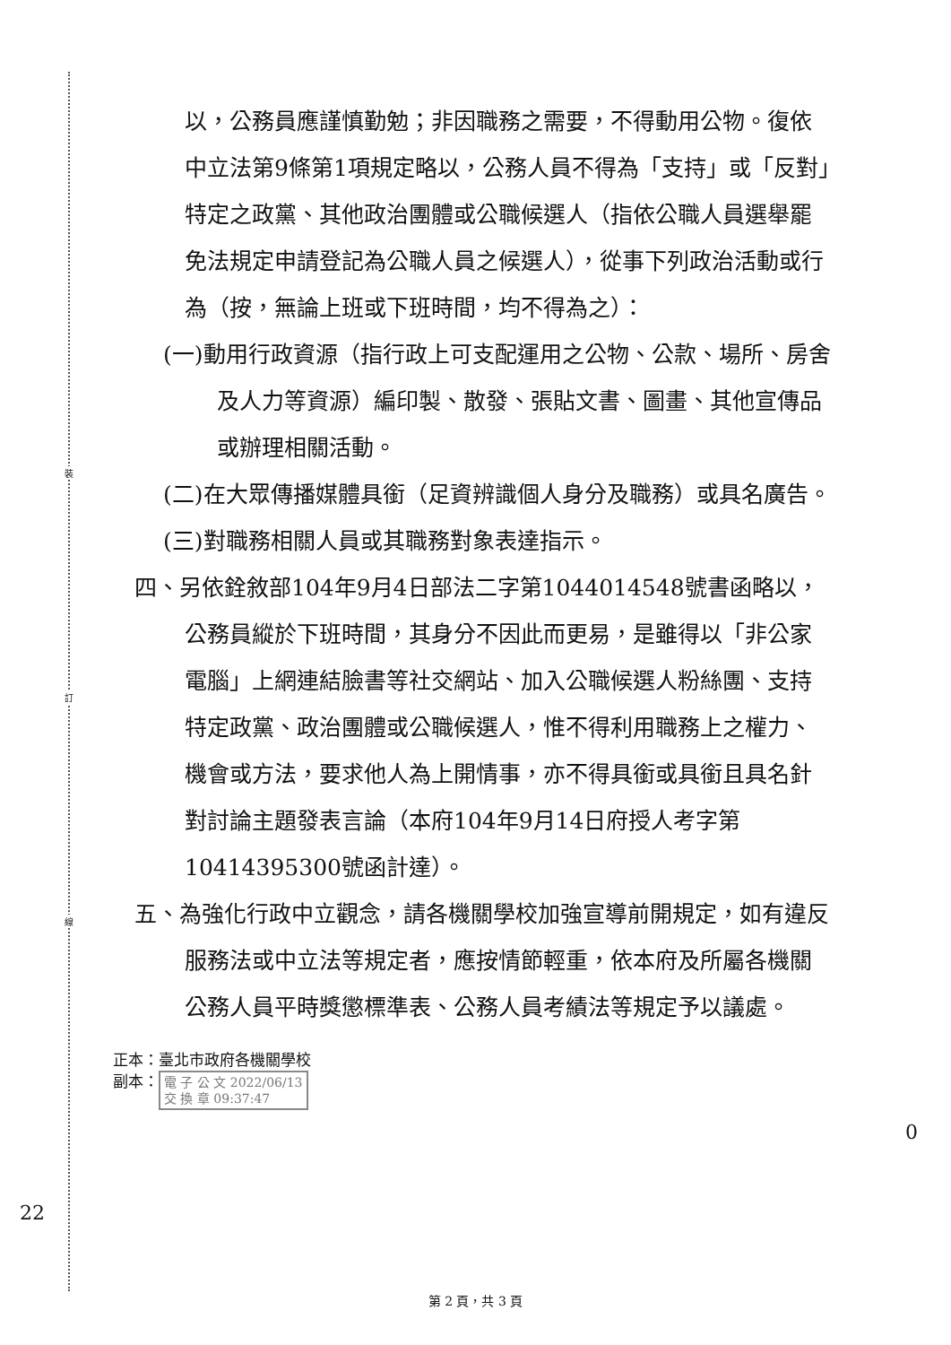裝
訂
線
以，公務員應謹慎勤勉；非因職務之需要，不得動用公物。復依中立法第9條第1項規定略以，公務人員不得為「支持」或「反對」特定之政黨、其他政治團體或公職候選人（指依公職人員選舉罷免法規定申請登記為公職人員之候選人），從事下列政治活動或行為（按，無論上班或下班時間，均不得為之）：
(一)動用行政資源（指行政上可支配運用之公物、公款、場所、房舍及人力等資源）編印製、散發、張貼文書、圖畫、其他宣傳品或辦理相關活動。
(二)在大眾傳播媒體具銜（足資辨識個人身分及職務）或具名廣告。
(三)對職務相關人員或其職務對象表達指示。
四、另依銓敘部104年9月4日部法二字第1044014548號書函略以，公務員縱於下班時間，其身分不因此而更易，是雖得以「非公家電腦」上網連結臉書等社交網站、加入公職候選人粉絲團、支持特定政黨、政治團體或公職候選人，惟不得利用職務上之權力、機會或方法，要求他人為上開情事，亦不得具銜或具銜且具名針對討論主題發表言論（本府104年9月14日府授人考字第10414395300號函計達）。
五、為強化行政中立觀念，請各機關學校加強宣導前開規定，如有違反服務法或中立法等規定者，應按情節輕重，依本府及所屬各機關公務人員平時獎懲標準表、公務人員考績法等規定予以議處。
正本：臺北市政府各機關學校
副本： 電 子 公 文 2022/06/13
交 換 章 09:37:47
22
0
第 2 頁，共 3 頁